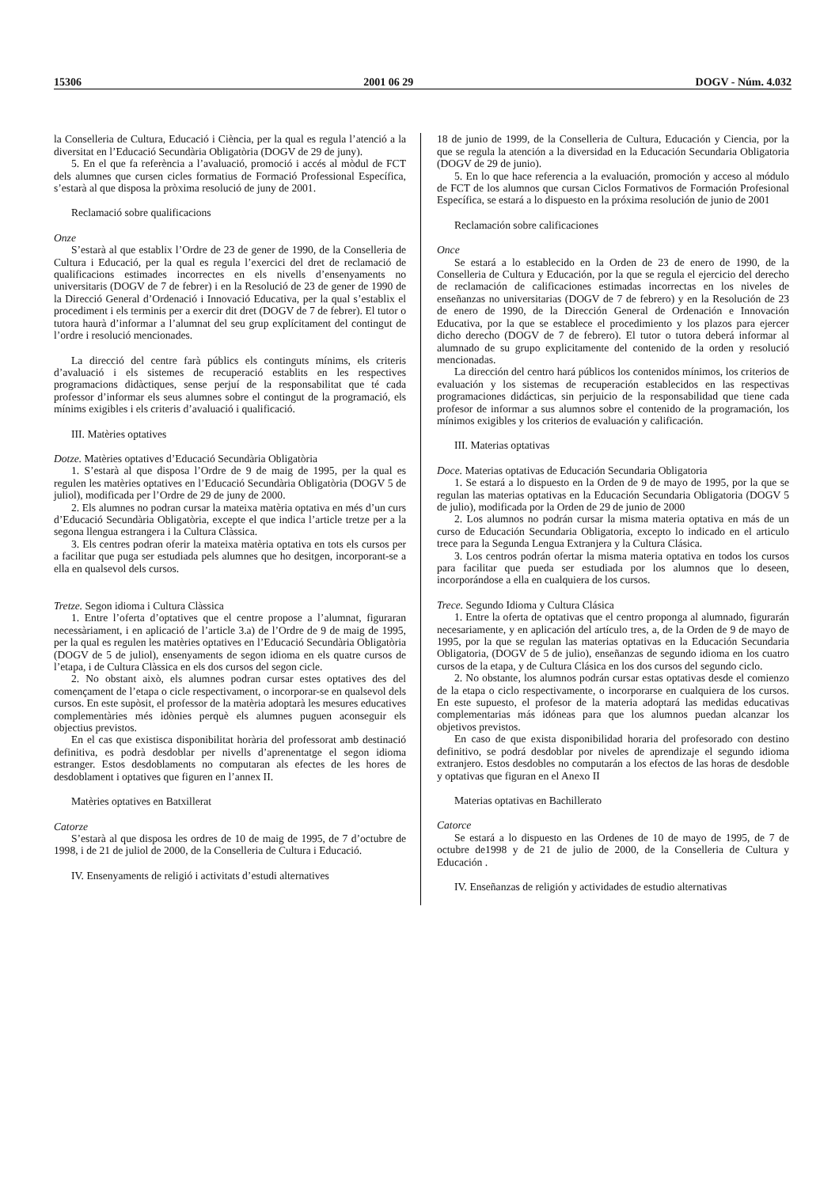15306 2001 06 29 DOGV - Núm. 4.032
la Conselleria de Cultura, Educació i Ciència, per la qual es regula l’atenció a la diversitat en l’Educació Secundària Obligatòria (DOGV de 29 de juny).
5. En el que fa referència a l’avaluació, promoció i accés al mòdul de FCT dels alumnes que cursen cicles formatius de Formació Professional Específica, s’estarà al que disposa la pròxima resolució de juny de 2001.
Reclamació sobre qualificacions
Onze
S’estarà al que establix l’Ordre de 23 de gener de 1990, de la Conselleria de Cultura i Educació, per la qual es regula l’exercici del dret de reclamació de qualificacions estimades incorrectes en els nivells d’ensenyaments no universitaris (DOGV de 7 de febrer) i en la Resolució de 23 de gener de 1990 de la Direcció General d’Ordenació i Innovació Educativa, per la qual s’establix el procediment i els terminis per a exercir dit dret (DOGV de 7 de febrer). El tutor o tutora haurà d’informar a l’alumnat del seu grup explícitament del contingut de l’ordre i resolució mencionades.
La direcció del centre farà públics els continguts mínims, els criteris d’avaluació i els sistemes de recuperació establits en les respectives programacions didàctiques, sense perjuí de la responsabilitat que té cada professor d’informar els seus alumnes sobre el contingut de la programació, els mínims exigibles i els criteris d’avaluació i qualificació.
III. Matèries optatives
Dotze. Matèries optatives d’Educació Secundària Obligatòria
1. S’estarà al que disposa l’Ordre de 9 de maig de 1995, per la qual es regulen les matèries optatives en l’Educació Secundària Obligatòria (DOGV 5 de juliol), modificada per l’Ordre de 29 de juny de 2000.
2. Els alumnes no podran cursar la mateixa matèria optativa en més d’un curs d’Educació Secundària Obligatòria, excepte el que indica l’article tretze per a la segona llengua estrangera i la Cultura Clàssica.
3. Els centres podran oferir la mateixa matèria optativa en tots els cursos per a facilitar que puga ser estudiada pels alumnes que ho desitgen, incorporant-se a ella en qualsevol dels cursos.
Tretze. Segon idioma i Cultura Clàssica
1. Entre l’oferta d’optatives que el centre propose a l’alumnat, figuraran necessàriament, i en aplicació de l’article 3.a) de l’Ordre de 9 de maig de 1995, per la qual es regulen les matèries optatives en l’Educació Secundària Obligatòria (DOGV de 5 de juliol), ensenyaments de segon idioma en els quatre cursos de l’etapa, i de Cultura Clàssica en els dos cursos del segon cicle.
2. No obstant això, els alumnes podran cursar estes optatives des del començament de l’etapa o cicle respectivament, o incorporar-se en qualsevol dels cursos. En este supòsit, el professor de la matèria adoptarà les mesures educatives complementàries més idònies perquè els alumnes puguen aconseguir els objectius previstos.
En el cas que existisca disponibilitat horària del professorat amb destinació definitiva, es podrà desdoblar per nivells d’aprenentatge el segon idioma estranger. Estos desdoblaments no computaran als efectes de les hores de desdoblament i optatives que figuren en l’annex II.
Matèries optatives en Batxillerat
Catorze
S’estarà al que disposa les ordres de 10 de maig de 1995, de 7 d’octubre de 1998, i de 21 de juliol de 2000, de la Conselleria de Cultura i Educació.
IV. Ensenyaments de religió i activitats d’estudi alternatives
18 de junio de 1999, de la Conselleria de Cultura, Educación y Ciencia, por la que se regula la atención a la diversidad en la Educación Secundaria Obligatoria (DOGV de 29 de junio).
5. En lo que hace referencia a la evaluación, promoción y acceso al módulo de FCT de los alumnos que cursan Ciclos Formativos de Formación Profesional Específica, se estará a lo dispuesto en la próxima resolución de junio de 2001
Reclamación sobre calificaciones
Once
Se estará a lo establecido en la Orden de 23 de enero de 1990, de la Conselleria de Cultura y Educación, por la que se regula el ejercicio del derecho de reclamación de calificaciones estimadas incorrectas en los niveles de enseñanzas no universitarias (DOGV de 7 de febrero) y en la Resolución de 23 de enero de 1990, de la Dirección General de Ordenación e Innovación Educativa, por la que se establece el procedimiento y los plazos para ejercer dicho derecho (DOGV de 7 de febrero). El tutor o tutora deberá informar al alumnado de su grupo explicitamente del contenido de la orden y resolució mencionadas.
La dirección del centro hará públicos los contenidos mínimos, los criterios de evaluación y los sistemas de recuperación establecidos en las respectivas programaciones didácticas, sin perjuicio de la responsabilidad que tiene cada profesor de informar a sus alumnos sobre el contenido de la programación, los mínimos exigibles y los criterios de evaluación y calificación.
III. Materias optativas
Doce. Materias optativas de Educación Secundaria Obligatoria
1. Se estará a lo dispuesto en la Orden de 9 de mayo de 1995, por la que se regulan las materias optativas en la Educación Secundaria Obligatoria (DOGV 5 de julio), modificada por la Orden de 29 de junio de 2000
2. Los alumnos no podrán cursar la misma materia optativa en más de un curso de Educación Secundaria Obligatoria, excepto lo indicado en el articulo trece para la Segunda Lengua Extranjera y la Cultura Clásica.
3. Los centros podrán ofertar la misma materia optativa en todos los cursos para facilitar que pueda ser estudiada por los alumnos que lo deseen, incorporándose a ella en cualquiera de los cursos.
Trece. Segundo Idioma y Cultura Clásica
1. Entre la oferta de optativas que el centro proponga al alumnado, figurarán necesariamente, y en aplicación del artículo tres, a, de la Orden de 9 de mayo de 1995, por la que se regulan las materias optativas en la Educación Secundaria Obligatoria, (DOGV de 5 de julio), enseñanzas de segundo idioma en los cuatro cursos de la etapa, y de Cultura Clásica en los dos cursos del segundo ciclo.
2. No obstante, los alumnos podrán cursar estas optativas desde el comienzo de la etapa o ciclo respectivamente, o incorporarse en cualquiera de los cursos. En este supuesto, el profesor de la materia adoptará las medidas educativas complementarias más idóneas para que los alumnos puedan alcanzar los objetivos previstos.
En caso de que exista disponibilidad horaria del profesorado con destino definitivo, se podrá desdoblar por niveles de aprendizaje el segundo idioma extranjero. Estos desdobles no computarán a los efectos de las horas de desdoble y optativas que figuran en el Anexo II
Materias optativas en Bachillerato
Catorce
Se estará a lo dispuesto en las Ordenes de 10 de mayo de 1995, de 7 de octubre de1998 y de 21 de julio de 2000, de la Conselleria de Cultura y Educación .
IV. Enseñanzas de religión y actividades de estudio alternativas